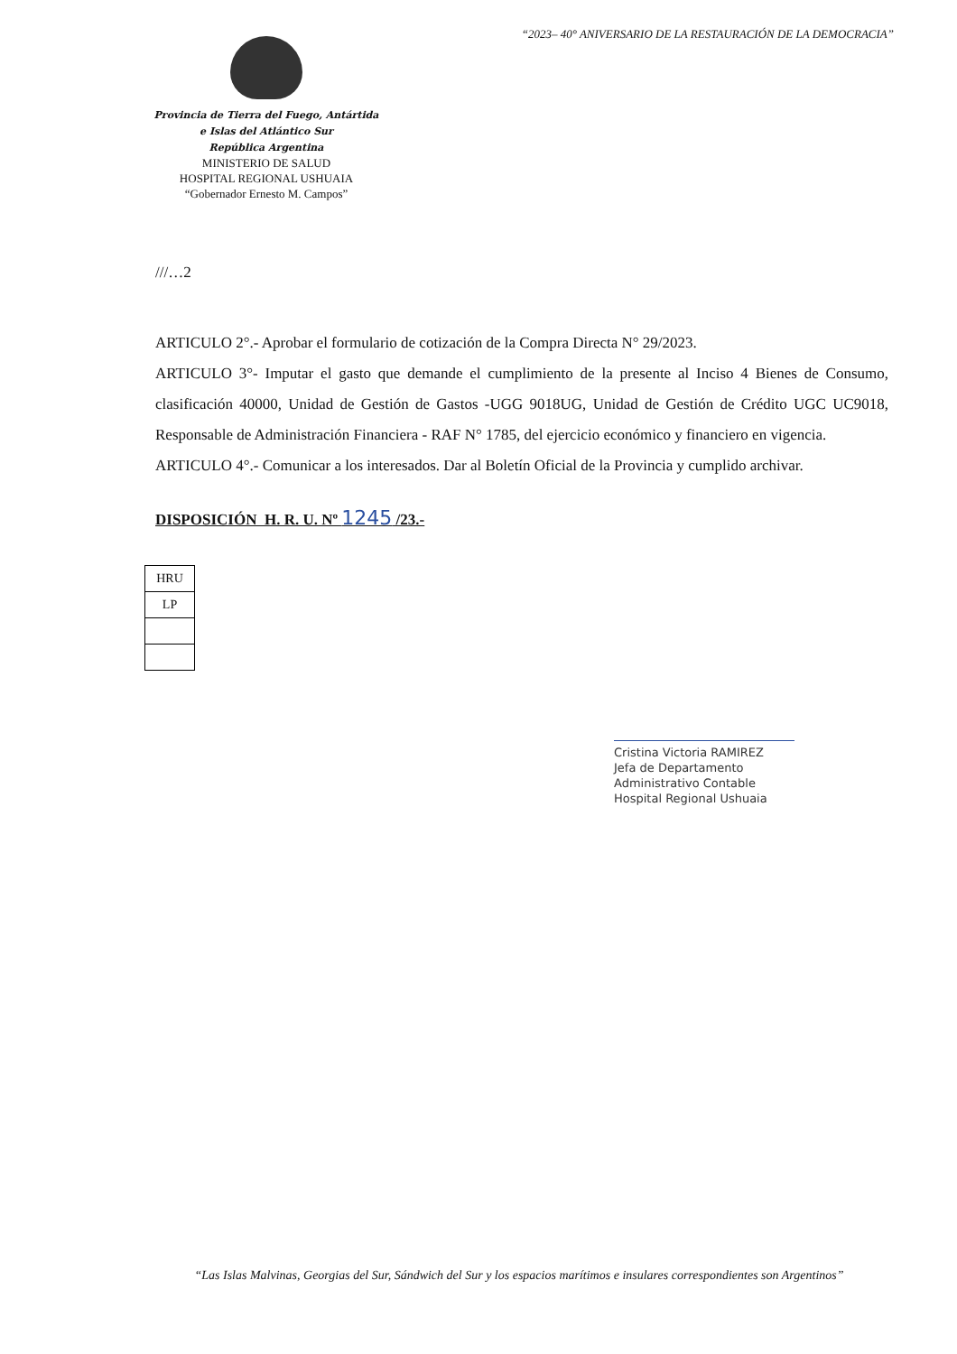“2023– 40° ANIVERSARIO DE LA RESTAURACIÓN DE LA DEMOCRACIA”
Provincia de Tierra del Fuego, Antártida
e Islas del Atlántico Sur
República Argentina
MINISTERIO DE SALUD
HOSPITAL REGIONAL USHUAIA
“Gobernador Ernesto M. Campos”
///…2
ARTICULO 2°.- Aprobar el formulario de cotización de la Compra Directa N° 29/2023.
ARTICULO 3°- Imputar el gasto que demande el cumplimiento de la presente al Inciso 4 Bienes de Consumo, clasificación 40000, Unidad de Gestión de Gastos -UGG 9018UG, Unidad de Gestión de Crédito UGC UC9018, Responsable de Administración Financiera - RAF N° 1785, del ejercicio económico y financiero en vigencia.
ARTICULO 4°.- Comunicar a los interesados. Dar al Boletín Oficial de la Provincia y cumplido archivar.
DISPOSICIÓN H. R. U. Nº 1245 /23.-
| HRU |
| LP |
Cristina Victoria RAMIREZ
Jefa de Departamento
Administrativo Contable
Hospital Regional Ushuaia
“Las Islas Malvinas, Georgias del Sur, Sándwich del Sur y los espacios marítimos e insulares correspondientes son Argentinos”